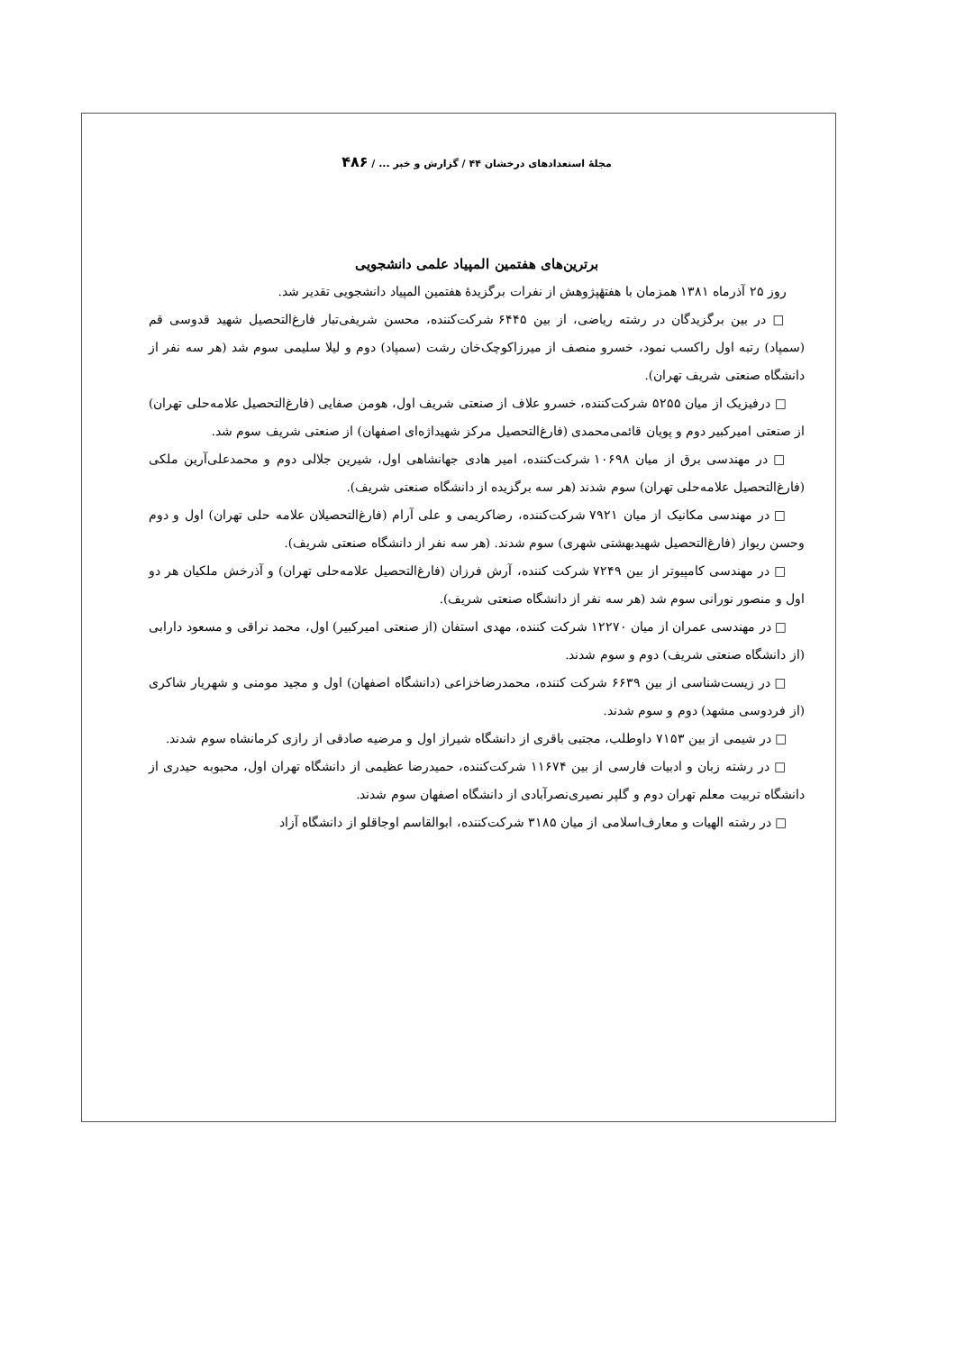مجلهٔ استعدادهای درخشان ۴۴ / گزارش و خبر ... / ۴۸۶
برترین‌های هفتمین المپیاد علمی دانشجویی
روز ۲۵ آذرماه ۱۳۸۱ همزمان با هفتهٔپژوهش از نفرات برگزیدهٔ هفتمین المپیاد دانشجویی تقدیر شد.
□ در بین برگزیدگان در رشته ریاضی، از بین ۶۴۴۵ شرکت‌کننده، محسن شریفی‌تبار فارغ‌التحصیل شهید قدوسی قم (سمپاد) رتبه اول راکسب نمود، خسرو منصف از میرزاکوچک‌خان رشت (سمپاد) دوم و لیلا سلیمی سوم شد (هر سه نفر از دانشگاه صنعتی شریف تهران).
□ درفیزیک از میان ۵۲۵۵ شرکت‌کننده، خسرو علاف از صنعتی شریف اول، هومن صفایی (فارغ‌التحصیل علامه‌حلی تهران) از صنعتی امیرکبیر دوم و پویان قائمی‌محمدی (فارغ‌التحصیل مرکز شهیداژه‌ای اصفهان) از صنعتی شریف سوم شد.
□ در مهندسی برق از میان ۱۰۶۹۸ شرکت‌کننده، امیر هادی جهانشاهی اول، شیرین جلالی دوم و محمدعلی‌آرین ملکی (فارغ‌التحصیل علامه‌حلی تهران) سوم شدند (هر سه برگزیده از دانشگاه صنعتی شریف).
□ در مهندسی مکانیک از میان ۷۹۲۱ شرکت‌کننده، رضاکریمی و علی آرام (فارغ‌التحصیلان علامه حلی تهران) اول و دوم وحسن ریواز (فارغ‌التحصیل شهیدبهشتی شهری) سوم شدند. (هر سه نفر از دانشگاه صنعتی شریف).
□ در مهندسی کامپیوتر از بین ۷۲۴۹ شرکت کننده، آرش فرزان (فارغ‌التحصیل علامه‌حلی تهران) و آذرخش ملکیان هر دو اول و منصور نورانی سوم شد (هر سه نفر از دانشگاه صنعتی شریف).
□ در مهندسی عمران از میان ۱۲۲۷۰ شرکت کننده، مهدی استفان (از صنعتی امیرکبیر) اول، محمد نراقی و مسعود دارابی (از دانشگاه صنعتی شریف) دوم و سوم شدند.
□ در زیست‌شناسی از بین ۶۶۳۹ شرکت کننده، محمدرضاخزاعی (دانشگاه اصفهان) اول و مجید مومنی و شهریار شاکری (از فردوسی مشهد) دوم و سوم شدند.
□ در شیمی از بین ۷۱۵۳ داوطلب، مجتبی باقری از دانشگاه شیراز اول و مرضیه صادقی از رازی کرمانشاه سوم شدند.
□ در رشته زبان و ادبیات فارسی از بین ۱۱۶۷۴ شرکت‌کننده، حمیدرضا عظیمی از دانشگاه تهران اول، محبوبه حیدری از دانشگاه تربیت معلم تهران دوم و گلپر نصیری‌نصرآبادی از دانشگاه اصفهان سوم شدند.
□ در رشته الهیات و معارف‌اسلامی از میان ۳۱۸۵ شرکت‌کننده، ابوالقاسم اوجاقلو از دانشگاه آزاد